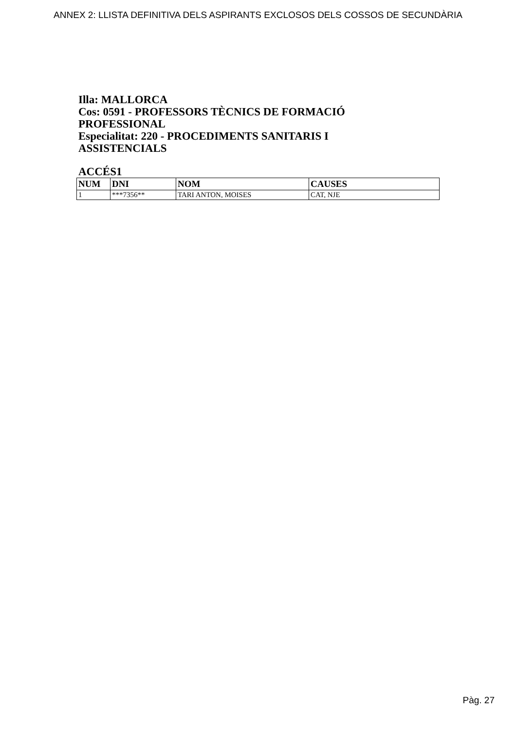ANNEX 2: LLISTA DEFINITIVA DELS ASPIRANTS EXCLOSOS DELS COSSOS DE SECUNDÀRIA
Illa: MALLORCA
Cos: 0591 - PROFESSORS TÈCNICS DE FORMACIÓ PROFESSIONAL
Especialitat: 220 - PROCEDIMENTS SANITARIS I ASSISTENCIALS
ACCÉS1
| NUM | DNI | NOM | CAUSES |
| --- | --- | --- | --- |
| 1 | ***7356** | TARI ANTON, MOISES | CAT, NJE |
Pàg. 27